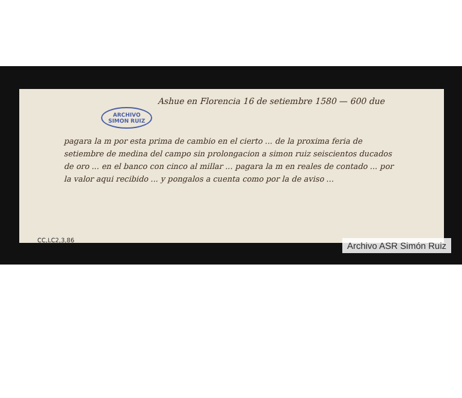Ashue en Florencia 16 de setiembre 1580 — 600 due
pagara la m por esta prima de cambio en el cierto ... de la proxima feria de setiembre de medina del campo sin prolongacion a simon ruiz seiscientos ducados de oro ... en el banco con cinco al millar ... pagara la m en reales de contado ... por la valor aqui recibido ... y pongalos a cuenta como por la de aviso ...
ARCHIVO
SIMON RUIZ
CC,LC2,3,86 Archivo ASR Simón Ruiz